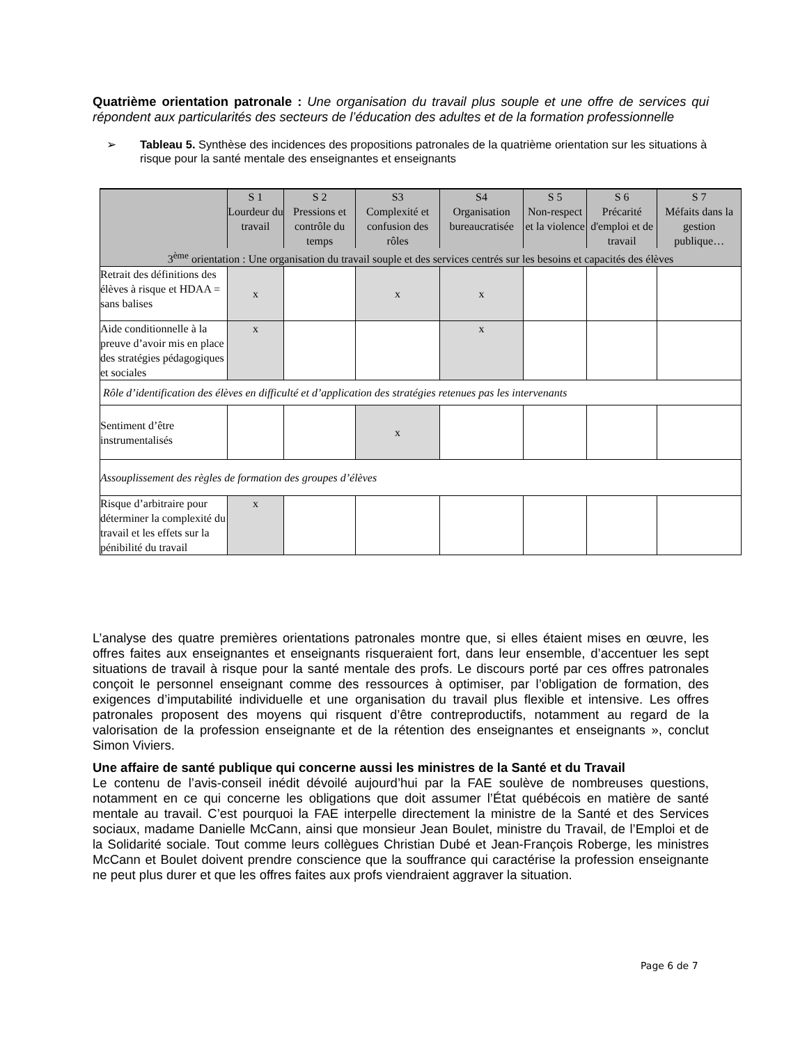Quatrième orientation patronale : Une organisation du travail plus souple et une offre de services qui répondent aux particularités des secteurs de l’éducation des adultes et de la formation professionnelle
➢ Tableau 5. Synthèse des incidences des propositions patronales de la quatrième orientation sur les situations à risque pour la santé mentale des enseignantes et enseignants
| | S 1 Lourdeur du travail | S 2 Pressions et contrôle du temps | S3 Complexité et confusion des rôles | S4 Organisation bureaucratisée | S 5 Non-respect et la violence | S 6 Précarité d'emploi et de travail | S 7 Méfaits dans la gestion publique… |
| --- | --- | --- | --- | --- | --- | --- | --- |
| 3<sup>ème</sup> orientation : Une organisation du travail souple et des services centrés sur les besoins et capacités des élèves | | | | | | | |
| Retrait des définitions des élèves à risque et HDAA = sans balises | x | | x | x | | | |
| Aide conditionnelle à la preuve d’avoir mis en place des stratégies pédagogiques et sociales | x | | | x | | | |
| Rôle d’identification des élèves en difficulté et d’application des stratégies retenues pas les intervenants | | | | | | | |
| Sentiment d’être instrumentalisés | | | x | | | | |
| Assouplissement des règles de formation des groupes d’élèves | | | | | | | |
| Risque d’arbitraire pour déterminer la complexité du travail et les effets sur la pénibilité du travail | x | | | | | | |
L’analyse des quatre premières orientations patronales montre que, si elles étaient mises en œuvre, les offres faites aux enseignantes et enseignants risqueraient fort, dans leur ensemble, d’accentuer les sept situations de travail à risque pour la santé mentale des profs. Le discours porté par ces offres patronales conçoit le personnel enseignant comme des ressources à optimiser, par l’obligation de formation, des exigences d’imputabilité individuelle et une organisation du travail plus flexible et intensive. Les offres patronales proposent des moyens qui risquent d’être contreproductifs, notamment au regard de la valorisation de la profession enseignante et de la rétention des enseignantes et enseignants », conclut Simon Viviers.
Une affaire de santé publique qui concerne aussi les ministres de la Santé et du Travail
Le contenu de l’avis-conseil inédit dévoilé aujourd’hui par la FAE soulève de nombreuses questions, notamment en ce qui concerne les obligations que doit assumer l’État québécois en matière de santé mentale au travail. C’est pourquoi la FAE interpelle directement la ministre de la Santé et des Services sociaux, madame Danielle McCann, ainsi que monsieur Jean Boulet, ministre du Travail, de l’Emploi et de la Solidarité sociale. Tout comme leurs collègues Christian Dubé et Jean-François Roberge, les ministres McCann et Boulet doivent prendre conscience que la souffrance qui caractérise la profession enseignante ne peut plus durer et que les offres faites aux profs viendraient aggraver la situation.
Page 6 de 7